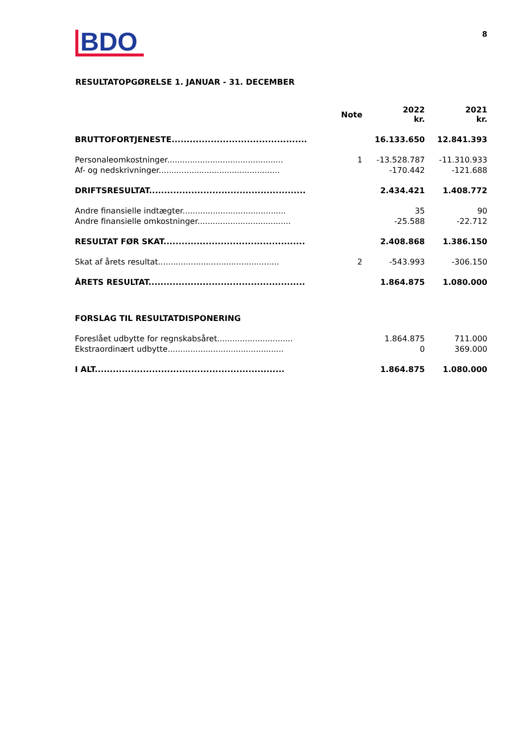BDO
8
RESULTATOPGØRELSE 1. JANUAR - 31. DECEMBER
| | Note | 2022 kr. | 2021 kr. |
| --- | --- | --- | --- |
| BRUTTOFORTJENESTE............................................. | | 16.133.650 | 12.841.393 |
| Personaleomkostninger.............................................. | 1 | -13.528.787 | -11.310.933 |
| Af- og nedskrivninger................................................ | | -170.442 | -121.688 |
| DRIFTSRESULTAT.................................................... | | 2.434.421 | 1.408.772 |
| Andre finansielle indtægter......................................... | | 35 | 90 |
| Andre finansielle omkostninger..................................... | | -25.588 | -22.712 |
| RESULTAT FØR SKAT............................................... | | 2.408.868 | 1.386.150 |
| Skat af årets resultat................................................ | 2 | -543.993 | -306.150 |
| ÅRETS RESULTAT.................................................... | | 1.864.875 | 1.080.000 |
| FORSLAG TIL RESULTATDISPONERING | | | |
| Foreslået udbytte for regnskabsåret.............................. | | 1.864.875 | 711.000 |
| Ekstraordinært udbytte.............................................. | | 0 | 369.000 |
| I ALT............................................................... | | 1.864.875 | 1.080.000 |